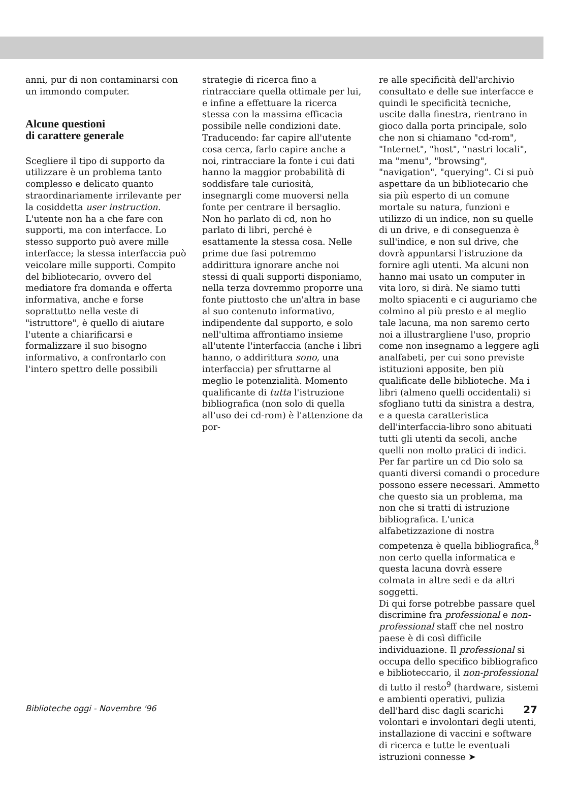anni, pur di non contaminarsi con un immondo computer.
Alcune questioni
di carattere generale
Scegliere il tipo di supporto da utilizzare è un problema tanto complesso e delicato quanto straordinariamente irrilevante per la cosiddetta user instruction. L'utente non ha a che fare con supporti, ma con interfacce. Lo stesso supporto può avere mille interfacce; la stessa interfaccia può veicolare mille supporti. Compito del bibliotecario, ovvero del mediatore fra domanda e offerta informativa, anche e forse soprattutto nella veste di "istruttore", è quello di aiutare l'utente a chiarificarsi e formalizzare il suo bisogno informativo, a confrontarlo con l'intero spettro delle possibili
strategie di ricerca fino a rintracciare quella ottimale per lui, e infine a effettuare la ricerca stessa con la massima efficacia possibile nelle condizioni date. Traducendo: far capire all'utente cosa cerca, farlo capire anche a noi, rintracciare la fonte i cui dati hanno la maggior probabilità di soddisfare tale curiosità, insegnargli come muoversi nella fonte per centrare il bersaglio.
Non ho parlato di cd, non ho parlato di libri, perché è esattamente la stessa cosa. Nelle prime due fasi potremmo addirittura ignorare anche noi stessi di quali supporti disponiamo, nella terza dovremmo proporre una fonte piuttosto che un'altra in base al suo contenuto informativo, indipendente dal supporto, e solo nell'ultima affrontiamo insieme all'utente l'interfaccia (anche i libri hanno, o addirittura sono, una interfaccia) per sfruttarne al meglio le potenzialità. Momento qualificante di tutta l'istruzione bibliografica (non solo di quella all'uso dei cd-rom) è l'attenzione da por-
re alle specificità dell'archivio consultato e delle sue interfacce e quindi le specificità tecniche, uscite dalla finestra, rientrano in gioco dalla porta principale, solo che non si chiamano "cd-rom", "Internet", "host", "nastri locali", ma "menu", "browsing", "navigation", "querying". Ci si può aspettare da un bibliotecario che sia più esperto di un comune mortale su natura, funzioni e utilizzo di un indice, non su quelle di un drive, e di conseguenza è sull'indice, e non sul drive, che dovrà appuntarsi l'istruzione da fornire agli utenti. Ma alcuni non hanno mai usato un computer in vita loro, si dirà. Ne siamo tutti molto spiacenti e ci auguriamo che colmino al più presto e al meglio tale lacuna, ma non saremo certo noi a illustrargliene l'uso, proprio come non insegnamo a leggere agli analfabeti, per cui sono previste istituzioni apposite, ben più qualificate delle biblioteche. Ma i libri (almeno quelli occidentali) si sfogliano tutti da sinistra a destra, e a questa caratteristica dell'interfaccia-libro sono abituati tutti gli utenti da secoli, anche quelli non molto pratici di indici. Per far partire un cd Dio solo sa quanti diversi comandi o procedure possono essere necessari. Ammetto che questo sia un problema, ma non che si tratti di istruzione bibliografica. L'unica alfabetizzazione di nostra competenza è quella bibliografica,<sup>8</sup> non certo quella informatica e questa lacuna dovrà essere colmata in altre sedi e da altri soggetti.
Di qui forse potrebbe passare quel discrimine fra professional e non-professional staff che nel nostro paese è di così difficile individuazione. Il professional si occupa dello specifico bibliografico e biblioteccario, il non-professional di tutto il resto<sup>9</sup> (hardware, sistemi e ambienti operativi, pulizia dell'hard disc dagli scarichi volontari e involontari degli utenti, installazione di vaccini e software di ricerca e tutte le eventuali istruzioni connesse ➤
Biblioteche oggi - Novembre '96 27